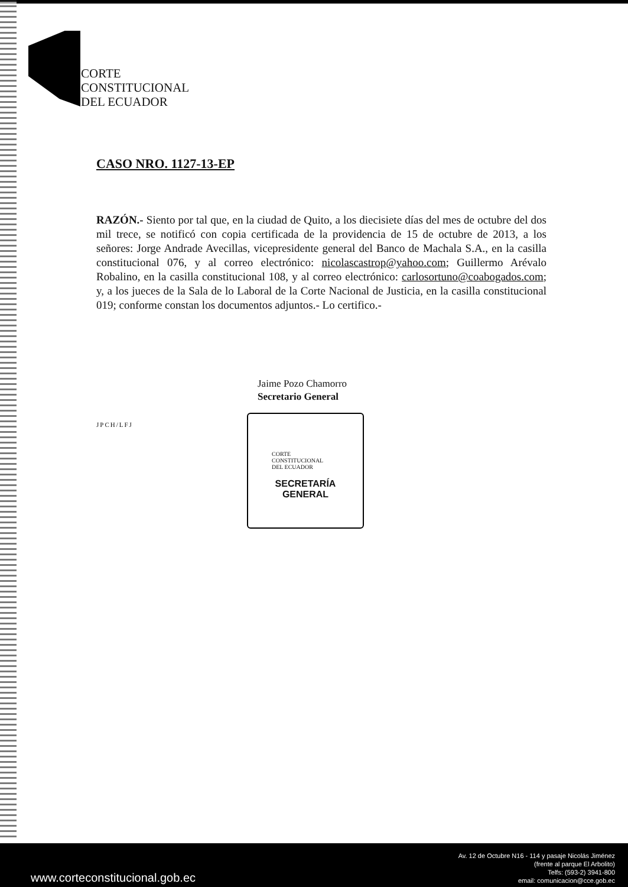CORTE
CONSTITUCIONAL
DEL ECUADOR
CASO NRO. 1127-13-EP
RAZÓN.- Siento por tal que, en la ciudad de Quito, a los diecisiete días del mes de octubre del dos mil trece, se notificó con copia certificada de la providencia de 15 de octubre de 2013, a los señores: Jorge Andrade Avecillas, vicepresidente general del Banco de Machala S.A., en la casilla constitucional 076, y al correo electrónico: nicolascastrop@yahoo.com; Guillermo Arévalo Robalino, en la casilla constitucional 108, y al correo electrónico: carlosortuno@coabogados.com; y, a los jueces de la Sala de lo Laboral de la Corte Nacional de Justicia, en la casilla constitucional 019; conforme constan los documentos adjuntos.- Lo certifico.-
Jaime Pozo Chamorro
Secretario General
JPCH/LFJ
CORTE
CONSTITUCIONAL
DEL ECUADOR
SECRETARÍA
GENERAL
www.corteconstitucional.gob.ec
Av. 12 de Octubre N16 - 114 y pasaje Nicolás Jiménez
(frente al parque El Arbolito)
Telfs: (593-2) 3941-800
email: comunicacion@cce.gob.ec